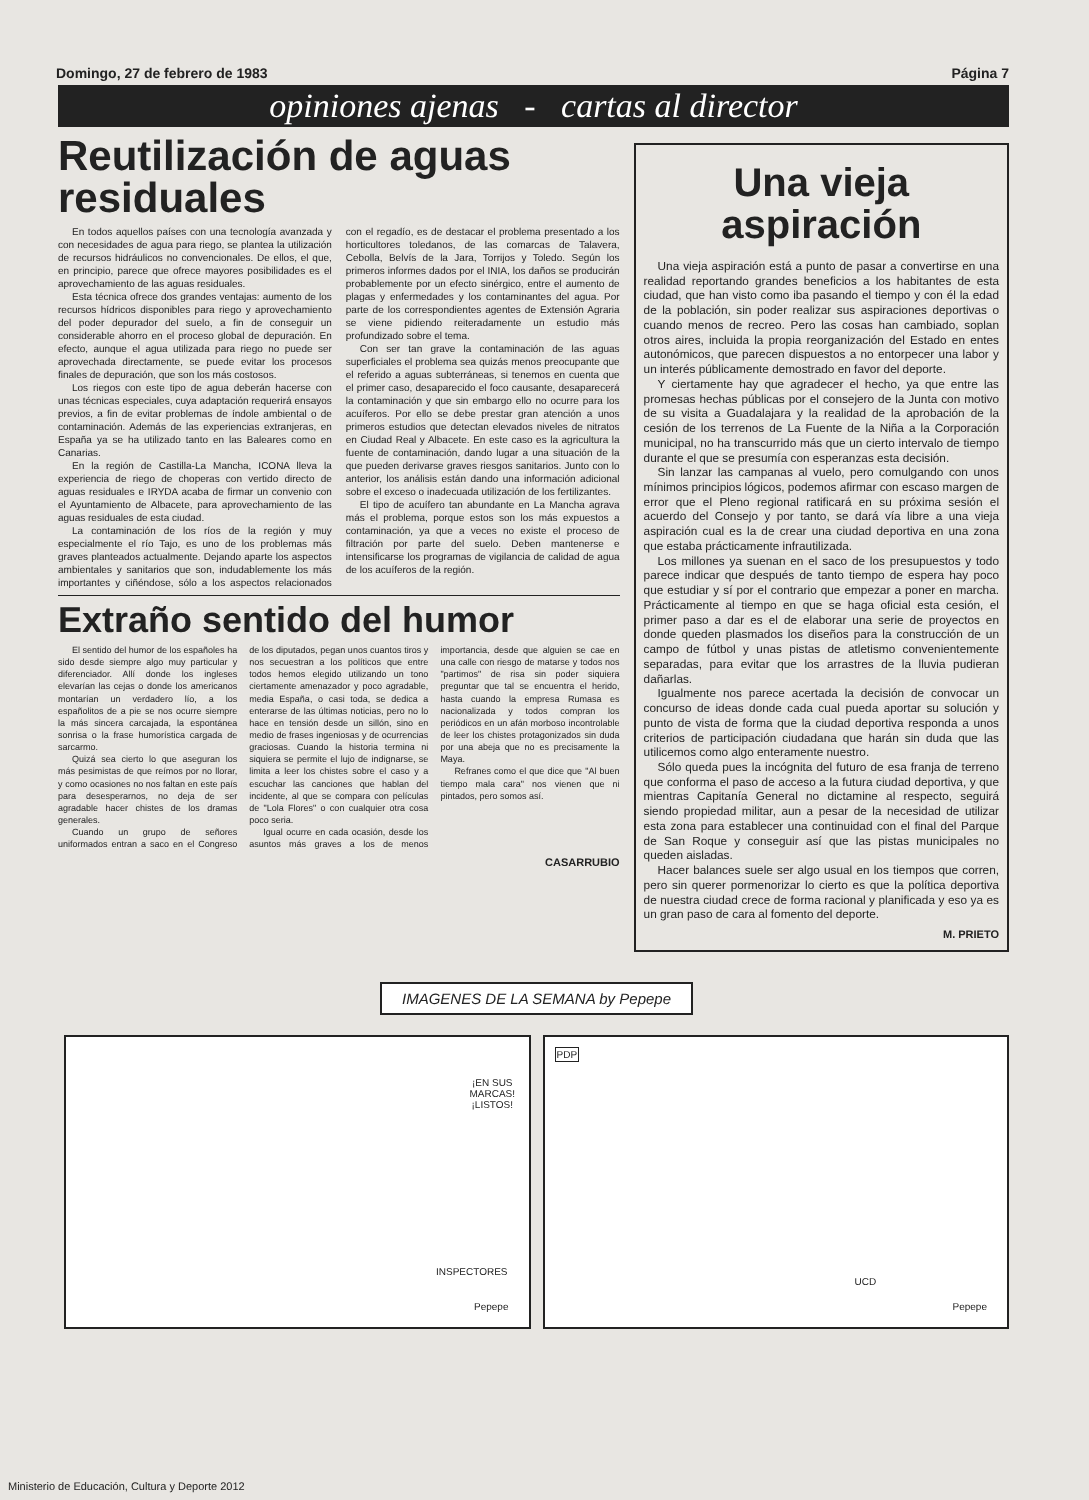Domingo, 27 de febrero de 1983 Página 7
opiniones ajenas - cartas al director
Reutilización de aguas residuales
En todos aquellos países con una tecnología avanzada y con necesidades de agua para riego, se plantea la utilización de recursos hidráulicos no convencionales. De ellos, el que, en principio, parece que ofrece mayores posibilidades es el aprovechamiento de las aguas residuales.
Esta técnica ofrece dos grandes ventajas: aumento de los recursos hídricos disponibles para riego y aprovechamiento del poder depurador del suelo, a fin de conseguir un considerable ahorro en el proceso global de depuración. En efecto, aunque el agua utilizada para riego no puede ser aprovechada directamente, se puede evitar los procesos finales de depuración, que son los más costosos.
Los riegos con este tipo de agua deberán hacerse con unas técnicas especiales, cuya adaptación requerirá ensayos previos, a fin de evitar problemas de índole ambiental o de contaminación. Además de las experiencias extranjeras, en España ya se ha utilizado tanto en las Baleares como en Canarias.
En la región de Castilla-La Mancha, ICONA lleva la experiencia de riego de choperas con vertido directo de aguas residuales e IRYDA acaba de firmar un convenio con el Ayuntamiento de Albacete, para aprovechamiento de las aguas residuales de esta ciudad.
La contaminación de los ríos de la región y muy especialmente el río Tajo, es uno de los problemas más graves planteados actualmente. Dejando aparte los aspectos ambientales y sanitarios que son, indudablemente los más importantes y ciñéndose, sólo a los aspectos relacionados con el regadío, es de destacar el problema presentado a los horticultores toledanos, de las comarcas de Talavera, Cebolla, Belvís de la Jara, Torrijos y Toledo. Según los primeros informes dados por el INIA, los daños se producirán probablemente por un efecto sinérgico, entre el aumento de plagas y enfermedades y los contaminantes del agua. Por parte de los correspondientes agentes de Extensión Agraria se viene pidiendo reiteradamente un estudio más profundizado sobre el tema.
Con ser tan grave la contaminación de las aguas superficiales el problema sea quizás menos preocupante que el referido a aguas subterráneas, si tenemos en cuenta que el primer caso, desaparecido el foco causante, desaparecerá la contaminación y que sin embargo ello no ocurre para los acuíferos. Por ello se debe prestar gran atención a unos primeros estudios que detectan elevados niveles de nitratos en Ciudad Real y Albacete. En este caso es la agricultura la fuente de contaminación, dando lugar a una situación de la que pueden derivarse graves riesgos sanitarios. Junto con lo anterior, los análisis están dando una información adicional sobre el exceso o inadecuada utilización de los fertilizantes.
El tipo de acuífero tan abundante en La Mancha agrava más el problema, porque estos son los más expuestos a contaminación, ya que a veces no existe el proceso de filtración por parte del suelo. Deben mantenerse e intensificarse los programas de vigilancia de calidad de agua de los acuíferos de la región.
Extraño sentido del humor
El sentido del humor de los españoles ha sido desde siempre algo muy particular y diferenciador. Allí donde los ingleses elevarían las cejas o donde los americanos montarían un verdadero lío, a los españolitos de a pie se nos ocurre siempre la más sincera carcajada, la espontánea sonrisa o la frase humorística cargada de sarcarmo.
Quizá sea cierto lo que aseguran los más pesimistas de que reímos por no llorar, y como ocasiones no nos faltan en este país para desesperarnos, no deja de ser agradable hacer chistes de los dramas generales.
Cuando un grupo de señores uniformados entran a saco en el Congreso de los diputados, pegan unos cuantos tiros y nos secuestran a los políticos que entre todos hemos elegido utilizando un tono ciertamente amenazador y poco agradable, media España, o casi toda, se dedica a enterarse de las últimas noticias, pero no lo hace en tensión desde un sillón, sino en medio de frases ingeniosas y de ocurrencias graciosas. Cuando la historia termina ni siquiera se permite el lujo de indignarse, se limita a leer los chistes sobre el caso y a escuchar las canciones que hablan del incidente, al que se compara con películas de "Lola Flores" o con cualquier otra cosa poco seria.
Igual ocurre en cada ocasión, desde los asuntos más graves a los de menos importancia, desde que alguien se cae en una calle con riesgo de matarse y todos nos "partimos" de risa sin poder siquiera preguntar que tal se encuentra el herido, hasta cuando la empresa Rumasa es nacionalizada y todos compran los periódicos en un afán morboso incontrolable de leer los chistes protagonizados sin duda por una abeja que no es precisamente la Maya.
Refranes como el que dice que "Al buen tiempo mala cara" nos vienen que ni pintados, pero somos así.
CASARRUBIO
Una vieja aspiración
Una vieja aspiración está a punto de pasar a convertirse en una realidad reportando grandes beneficios a los habitantes de esta ciudad, que han visto como iba pasando el tiempo y con él la edad de la población, sin poder realizar sus aspiraciones deportivas o cuando menos de recreo. Pero las cosas han cambiado, soplan otros aires, incluida la propia reorganización del Estado en entes autonómicos, que parecen dispuestos a no entorpecer una labor y un interés públicamente demostrado en favor del deporte.
Y ciertamente hay que agradecer el hecho, ya que entre las promesas hechas públicas por el consejero de la Junta con motivo de su visita a Guadalajara y la realidad de la aprobación de la cesión de los terrenos de La Fuente de la Niña a la Corporación municipal, no ha transcurrido más que un cierto intervalo de tiempo durante el que se presumía con esperanzas esta decisión.
Sin lanzar las campanas al vuelo, pero comulgando con unos mínimos principios lógicos, podemos afirmar con escaso margen de error que el Pleno regional ratificará en su próxima sesión el acuerdo del Consejo y por tanto, se dará vía libre a una vieja aspiración cual es la de crear una ciudad deportiva en una zona que estaba prácticamente infrautilizada.
Los millones ya suenan en el saco de los presupuestos y todo parece indicar que después de tanto tiempo de espera hay poco que estudiar y sí por el contrario que empezar a poner en marcha. Prácticamente al tiempo en que se haga oficial esta cesión, el primer paso a dar es el de elaborar una serie de proyectos en donde queden plasmados los diseños para la construcción de un campo de fútbol y unas pistas de atletismo convenientemente separadas, para evitar que los arrastres de la lluvia pudieran dañarlas.
Igualmente nos parece acertada la decisión de convocar un concurso de ideas donde cada cual pueda aportar su solución y punto de vista de forma que la ciudad deportiva responda a unos criterios de participación ciudadana que harán sin duda que las utilicemos como algo enteramente nuestro.
Sólo queda pues la incógnita del futuro de esa franja de terreno que conforma el paso de acceso a la futura ciudad deportiva, y que mientras Capitanía General no dictamine al respecto, seguirá siendo propiedad militar, aun a pesar de la necesidad de utilizar esta zona para establecer una continuidad con el final del Parque de San Roque y conseguir así que las pistas municipales no queden aisladas.
Hacer balances suele ser algo usual en los tiempos que corren, pero sin querer pormenorizar lo cierto es que la política deportiva de nuestra ciudad crece de forma racional y planificada y eso ya es un gran paso de cara al fomento del deporte.
M. PRIETO
IMAGENES DE LA SEMANA by Pepepe
¡EN SUS MARCAS! ¡LISTOS!
INSPECTORES
Pepepe
PDP
UCD
Pepepe
Ministerio de Educación, Cultura y Deporte 2012